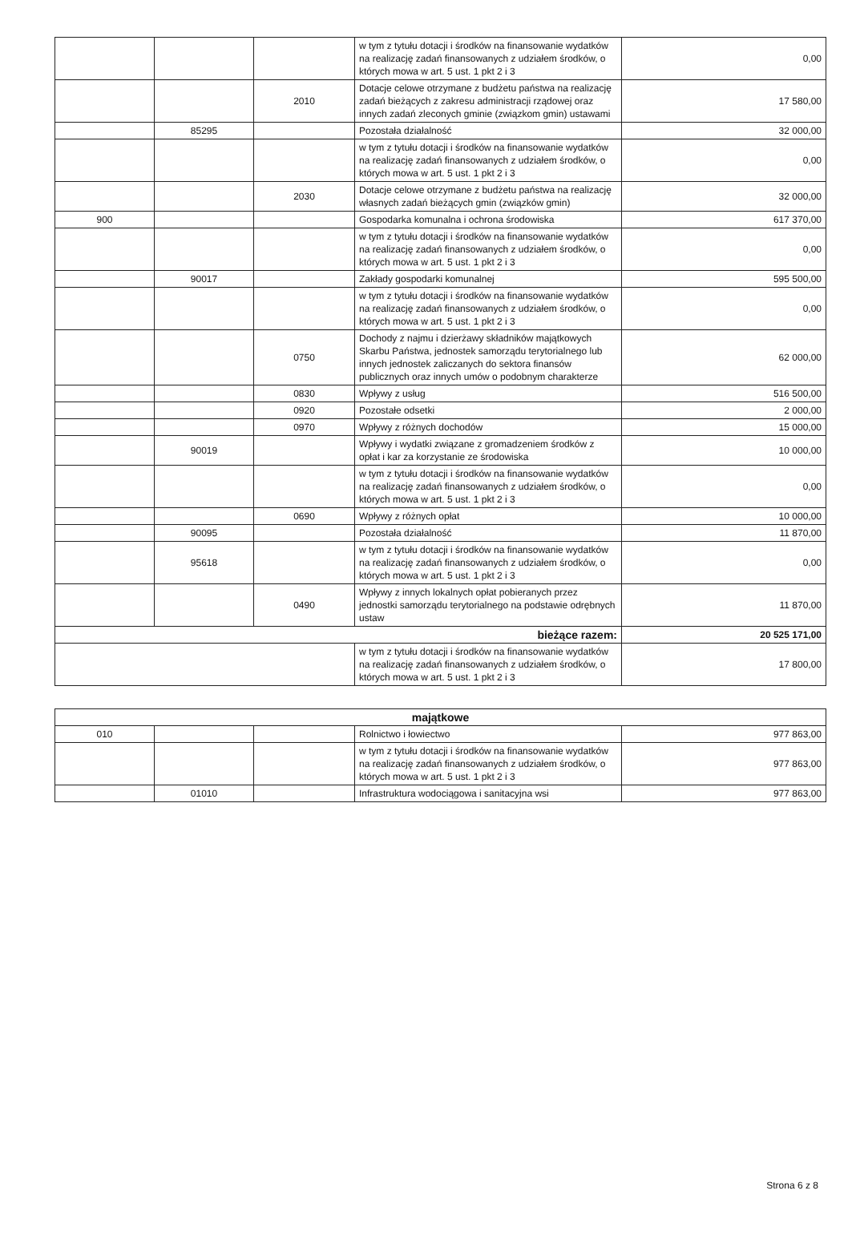| | | | w tym z tytułu dotacji i środków na finansowanie wydatków na realizację zadań finansowanych z udziałem środków, o których mowa w art. 5 ust. 1 pkt 2 i 3 | 0,00 |
| | | 2010 | Dotacje celowe otrzymane z budżetu państwa na realizację zadań bieżących z zakresu administracji rządowej oraz innych zadań zleconych gminie (związkom gmin) ustawami | 17 580,00 |
| | 85295 | | Pozostała działalność | 32 000,00 |
| | | | w tym z tytułu dotacji i środków na finansowanie wydatków na realizację zadań finansowanych z udziałem środków, o których mowa w art. 5 ust. 1 pkt 2 i 3 | 0,00 |
| | | 2030 | Dotacje celowe otrzymane z budżetu państwa na realizację własnych zadań bieżących gmin (związków gmin) | 32 000,00 |
| 900 | | | Gospodarka komunalna i ochrona środowiska | 617 370,00 |
| | | | w tym z tytułu dotacji i środków na finansowanie wydatków na realizację zadań finansowanych z udziałem środków, o których mowa w art. 5 ust. 1 pkt 2 i 3 | 0,00 |
| | 90017 | | Zakłady gospodarki komunalnej | 595 500,00 |
| | | | w tym z tytułu dotacji i środków na finansowanie wydatków na realizację zadań finansowanych z udziałem środków, o których mowa w art. 5 ust. 1 pkt 2 i 3 | 0,00 |
| | | 0750 | Dochody z najmu i dzierżawy składników majątkowych Skarbu Państwa, jednostek samorządu terytorialnego lub innych jednostek zaliczanych do sektora finansów publicznych oraz innych umów o podobnym charakterze | 62 000,00 |
| | | 0830 | Wpływy z usług | 516 500,00 |
| | | 0920 | Pozostałe odsetki | 2 000,00 |
| | | 0970 | Wpływy z różnych dochodów | 15 000,00 |
| | 90019 | | Wpływy i wydatki związane z gromadzeniem środków z opłat i kar za korzystanie ze środowiska | 10 000,00 |
| | | | w tym z tytułu dotacji i środków na finansowanie wydatków na realizację zadań finansowanych z udziałem środków, o których mowa w art. 5 ust. 1 pkt 2 i 3 | 0,00 |
| | | 0690 | Wpływy z różnych opłat | 10 000,00 |
| | 90095 | | Pozostała działalność | 11 870,00 |
| | 95618 | | w tym z tytułu dotacji i środków na finansowanie wydatków na realizację zadań finansowanych z udziałem środków, o których mowa w art. 5 ust. 1 pkt 2 i 3 | 0,00 |
| | | 0490 | Wpływy z innych lokalnych opłat pobieranych przez jednostki samorządu terytorialnego na podstawie odrębnych ustaw | 11 870,00 |
| bieżące razem: | | | | 20 525 171,00 |
| | | | w tym z tytułu dotacji i środków na finansowanie wydatków na realizację zadań finansowanych z udziałem środków, o których mowa w art. 5 ust. 1 pkt 2 i 3 | 17 800,00 |
| majątkowe | | | | |
| 010 | | | Rolnictwo i łowiectwo | 977 863,00 |
| | | | w tym z tytułu dotacji i środków na finansowanie wydatków na realizację zadań finansowanych z udziałem środków, o których mowa w art. 5 ust. 1 pkt 2 i 3 | 977 863,00 |
| | 01010 | | Infrastruktura wodociągowa i sanitacyjna wsi | 977 863,00 |
Strona 6 z 8